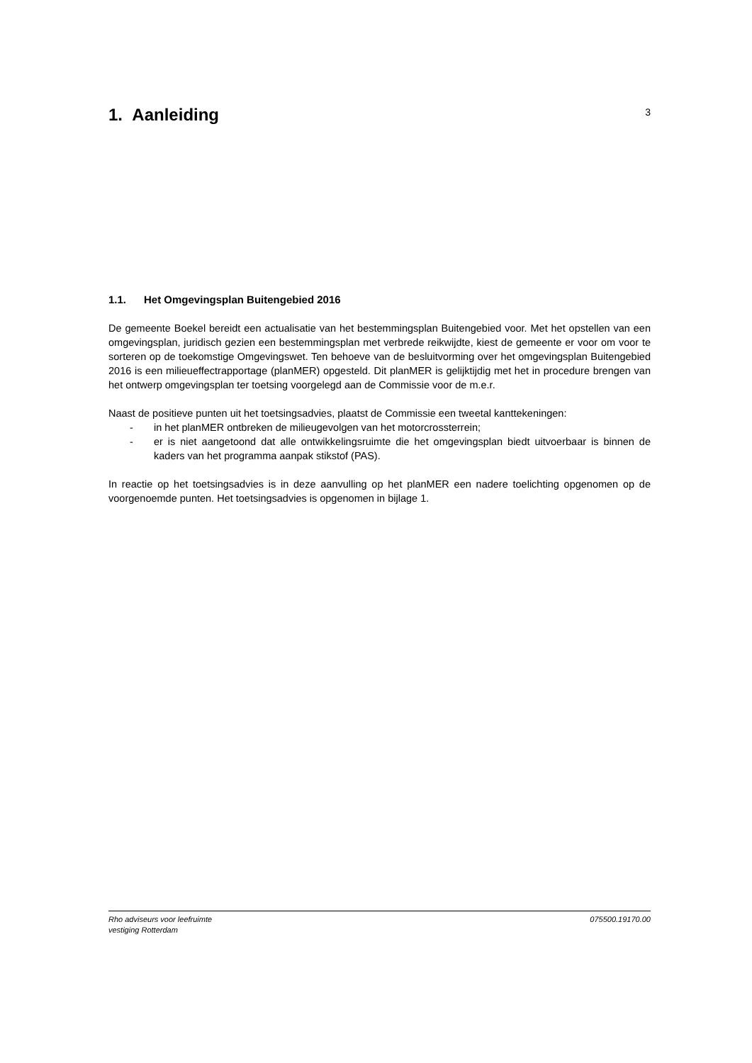1. Aanleiding
3
1.1. Het Omgevingsplan Buitengebied 2016
De gemeente Boekel bereidt een actualisatie van het bestemmingsplan Buitengebied voor. Met het opstellen van een omgevingsplan, juridisch gezien een bestemmingsplan met verbrede reikwijdte, kiest de gemeente er voor om voor te sorteren op de toekomstige Omgevingswet. Ten behoeve van de besluitvorming over het omgevingsplan Buitengebied 2016 is een milieueffectrapportage (planMER) opgesteld. Dit planMER is gelijktijdig met het in procedure brengen van het ontwerp omgevingsplan ter toetsing voorgelegd aan de Commissie voor de m.e.r.
Naast de positieve punten uit het toetsingsadvies, plaatst de Commissie een tweetal kanttekeningen:
- in het planMER ontbreken de milieugevolgen van het motorcrossterrein;
- er is niet aangetoond dat alle ontwikkelingsruimte die het omgevingsplan biedt uitvoerbaar is binnen de kaders van het programma aanpak stikstof (PAS).
In reactie op het toetsingsadvies is in deze aanvulling op het planMER een nadere toelichting opgenomen op de voorgenoemde punten. Het toetsingsadvies is opgenomen in bijlage 1.
Rho adviseurs voor leefruimte
vestiging Rotterdam
075500.19170.00